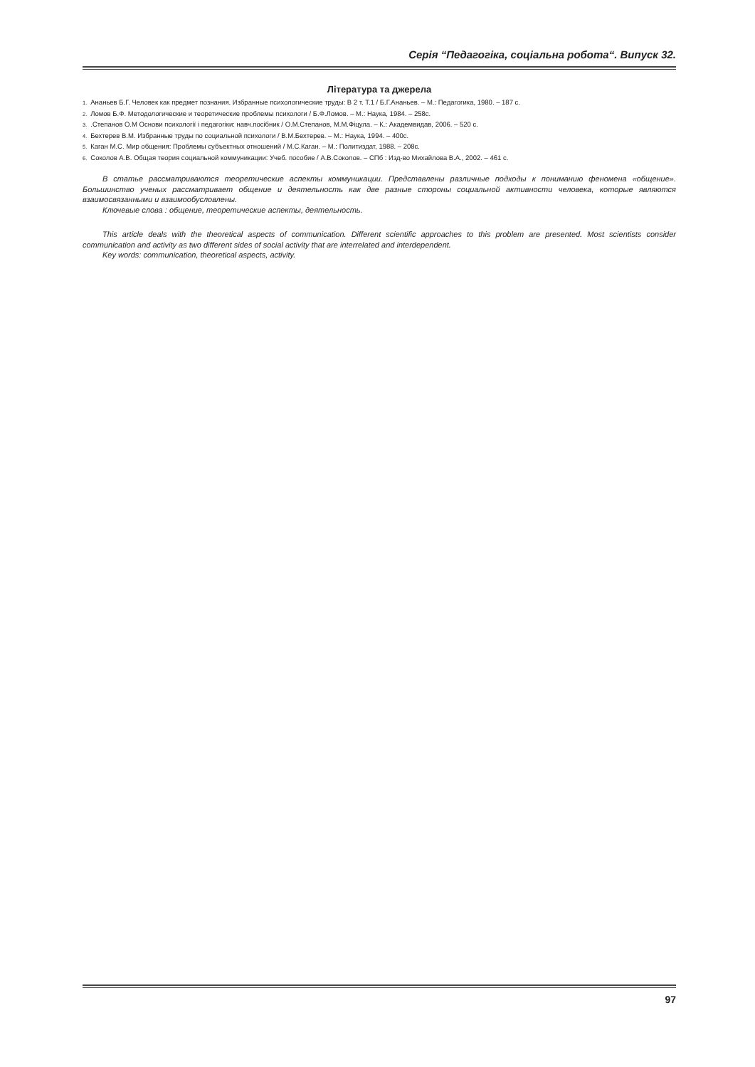Серія “Педагогіка, соціальна робота“. Випуск 32.
Література та джерела
1. Ананьев Б.Г. Человек как предмет познания. Избранные психологические труды: В 2 т. Т.1 / Б.Г.Ананьев. – М.: Педагогика, 1980. – 187 с.
2. Ломов Б.Ф. Методологические и теоретические проблемы психологи / Б.Ф.Ломов. – М.: Наука, 1984. – 258с.
3..Степанов О.М Основи психології і педагогіки: навч.посібник / О.М.Степанов, М.М.Фіцула. – К.: Академвидав, 2006. – 520 с.
4. Бехтерев В.М. Избранные труды по социальной психологи / В.М.Бехтерев. – М.: Наука, 1994. – 400с.
5. Каган М.С. Мир общения: Проблемы субъектных отношений / М.С.Каган. – М.: Политиздат, 1988. – 208с.
6. Соколов А.В. Общая теория социальной коммуникации: Учеб. пособие / А.В.Соколов. – СПб : Изд-во Михайлова В.А., 2002. – 461 с.
В статье рассматриваются теоретические аспекты коммуникации. Представлены различные подходы к пониманию феномена «общение». Большинство ученых рассматривает общение и деятельность как две разные стороны социальной активности человека, которые являются взаимосвязанными и взаимообусловлены.
Ключевые слова : общение, теоретические аспекты, деятельность.
This article deals with the theoretical aspects of communication. Different scientific approaches to this problem are presented. Most scientists consider communication and activity as two different sides of social activity that are interrelated and interdependent.
Key words: communication, theoretical aspects, activity.
97